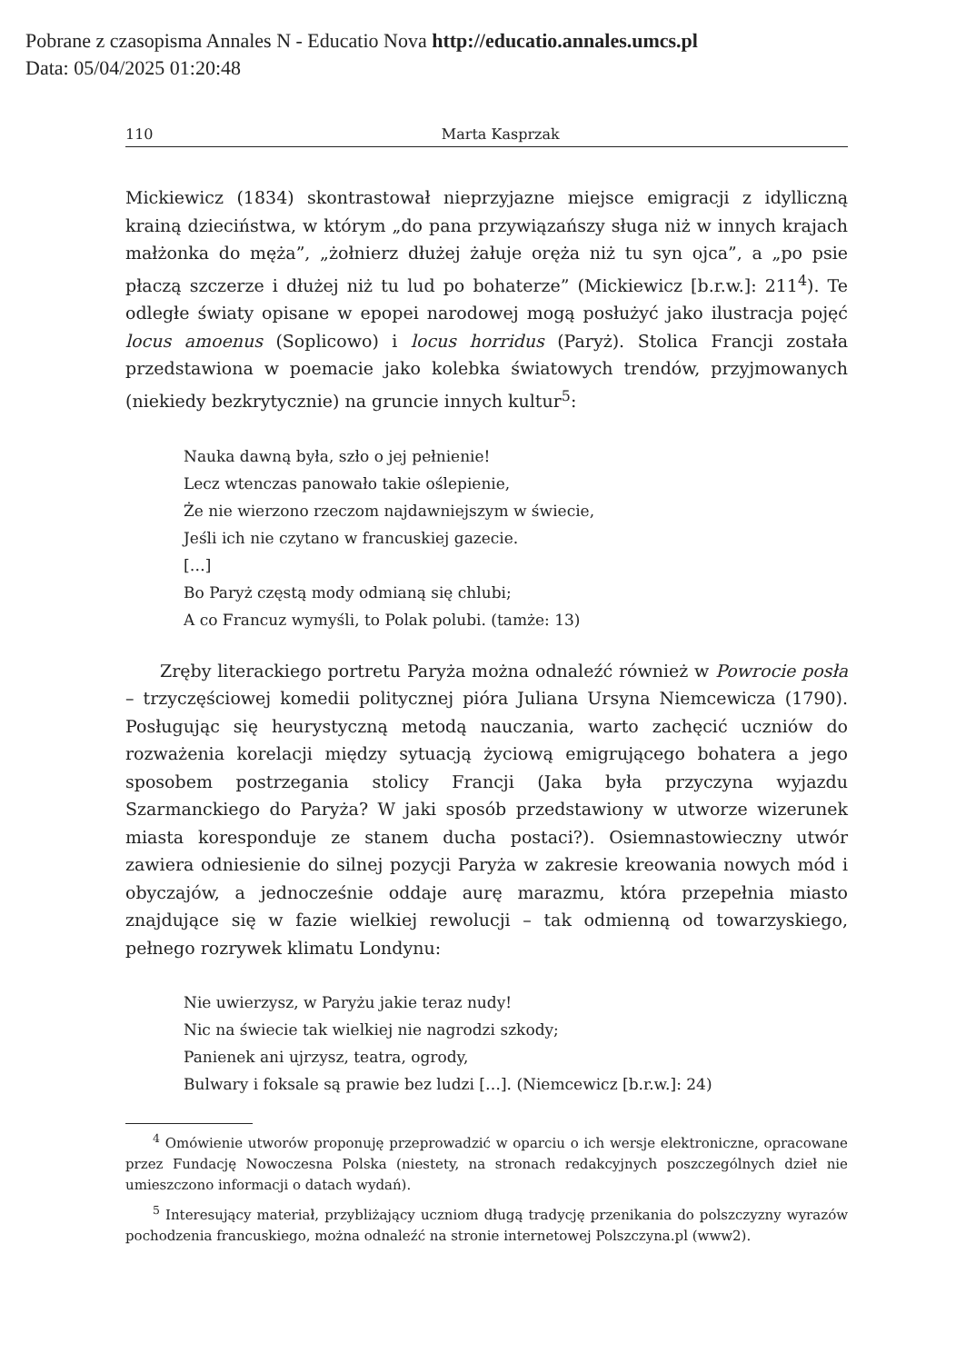Pobrane z czasopisma Annales N - Educatio Nova http://educatio.annales.umcs.pl
Data: 05/04/2025 01:20:48
110 Marta Kasprzak
Mickiewicz (1834) skontrastował nieprzyjazne miejsce emigracji z idylliczną krainą dzieciństwa, w którym „do pana przywiązańszy sługa niż w innych krajach małżonka do męża”, „żołnierz dłużej żałuje oręża niż tu syn ojca”, a „po psie płaczą szczerze i dłużej niż tu lud po bohaterze” (Mickiewicz [b.r.w.]: 211<sup>4</sup>). Te odległe światy opisane w epopei narodowej mogą posłużyć jako ilustracja pojęć locus amoenus (Soplicowo) i locus horridus (Paryż). Stolica Francji została przedstawiona w poemacie jako kolebka światowych trendów, przyjmowanych (niekiedy bezkrytycznie) na gruncie innych kultur<sup>5</sup>:
Nauka dawną była, szło o jej pełnienie!
Lecz wtenczas panowało takie oślepienie,
Że nie wierzono rzeczom najdawniejszym w świecie,
Jeśli ich nie czytano w francuskiej gazecie.
[…]
Bo Paryż częstą mody odmianą się chlubi;
A co Francuz wymyśli, to Polak polubi. (tamże: 13)
Zręby literackiego portretu Paryża można odnaleźć również w Powrocie posła – trzyczęściowej komedii politycznej pióra Juliana Ursyna Niemcewicza (1790). Posługując się heurystyczną metodą nauczania, warto zachęcić uczniów do rozważenia korelacji między sytuacją życiową emigrującego bohatera a jego sposobem postrzegania stolicy Francji (Jaka była przyczyna wyjazdu Szarmanckiego do Paryża? W jaki sposób przedstawiony w utworze wizerunek miasta koresponduje ze stanem ducha postaci?). Osiemnastowieczny utwór zawiera odniesienie do silnej pozycji Paryża w zakresie kreowania nowych mód i obyczajów, a jednocześnie oddaje aurę marazmu, która przepełnia miasto znajdujące się w fazie wielkiej rewolucji – tak odmienną od towarzyskiego, pełnego rozrywek klimatu Londynu:
Nie uwierzysz, w Paryżu jakie teraz nudy!
Nic na świecie tak wielkiej nie nagrodzi szkody;
Panienek ani ujrzysz, teatra, ogrody,
Bulwary i foksale są prawie bez ludzi […]. (Niemcewicz [b.r.w.]: 24)
<sup>4</sup> Omówienie utworów proponuję przeprowadzić w oparciu o ich wersje elektroniczne, opracowane przez Fundację Nowoczesna Polska (niestety, na stronach redakcyjnych poszczególnych dzieł nie umieszczono informacji o datach wydań).
<sup>5</sup> Interesujący materiał, przybliżający uczniom długą tradycję przenikania do polszczyzny wyrazów pochodzenia francuskiego, można odnaleźć na stronie internetowej Polszczyna.pl (www2).